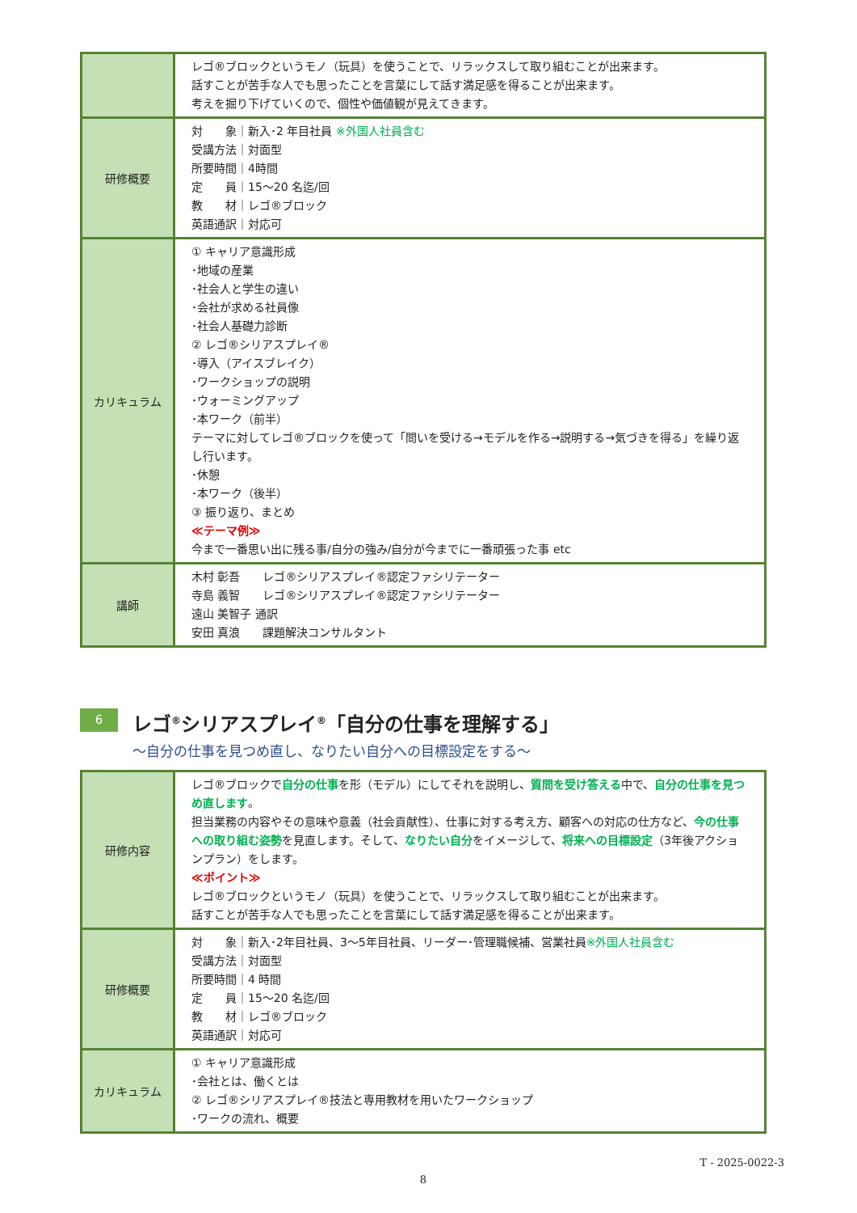| | レゴ®ブロックというモノ（玩具）を使うことで、リラックスして取り組むことが出来ます。 話すことが苦手な人でも思ったことを言葉にして話す満足感を得ることが出来ます。 考えを掘り下げていくので、個性や価値観が見えてきます。 |
| 研修概要 | 対 象｜新入･2 年目社員 ※外国人社員含む 受講方法｜対面型 所要時間｜4時間 定 員｜15～20 名迄/回 教 材｜レゴ®ブロック 英語通訳｜対応可 |
| カリキュラム | ① キャリア意識形成 ･地域の産業 ･社会人と学生の違い ･会社が求める社員像 ･社会人基礎力診断 ② レゴ®シリアスプレイ® ･導入（アイスブレイク） ･ワークショップの説明 ･ウォーミングアップ ･本ワーク（前半） テーマに対してレゴ®ブロックを使って「問いを受ける→モデルを作る→説明する→気づきを得る」を繰り返し行います。 ･休憩 ･本ワーク（後半） ③ 振り返り、まとめ ≪テーマ例≫ 今まで一番思い出に残る事/自分の強み/自分が今までに一番頑張った事 etc |
| 講師 | 木村 彰吾 レゴ®シリアスプレイ®認定ファシリテーター 寺島 義智 レゴ®シリアスプレイ®認定ファシリテーター 遠山 美智子 通訳 安田 真浪 課題解決コンサルタント |
6
レゴ<sup>®</sup>シリアスプレイ<sup>®</sup>「自分の仕事を理解する」
～自分の仕事を見つめ直し、なりたい自分への目標設定をする～
| 研修内容 | レゴ®ブロックで 自分の仕事 を形（モデル）にしてそれを説明し、 質問を受け答える 中で、 自分の仕事を見つめ直します 。 担当業務の内容やその意味や意義（社会貢献性）、仕事に対する考え方、顧客への対応の仕方など、 今の仕事への取り組む姿勢 を見直します。そして、 なりたい自分 をイメージして、 将来への目標設定 （3年後アクションプラン）をします。 ≪ポイント≫ レゴ®ブロックというモノ（玩具）を使うことで、リラックスして取り組むことが出来ます。 話すことが苦手な人でも思ったことを言葉にして話す満足感を得ることが出来ます。 |
| 研修概要 | 対 象｜新入･2年目社員、3～5年目社員、リーダー･管理職候補、営業社員 ※外国人社員含む 受講方法｜対面型 所要時間｜4 時間 定 員｜15～20 名迄/回 教 材｜レゴ®ブロック 英語通訳｜対応可 |
| カリキュラム | ① キャリア意識形成 ･会社とは、働くとは ② レゴ®シリアスプレイ®技法と専用教材を用いたワークショップ ･ワークの流れ、概要 |
T - 2025-0022-3
8